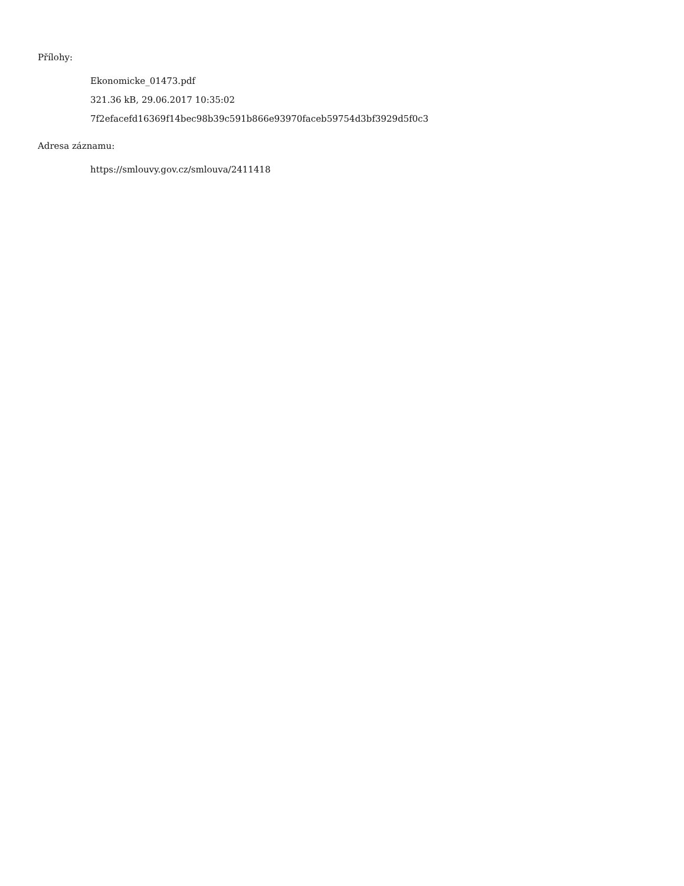Přílohy:
Ekonomicke_01473.pdf
321.36 kB, 29.06.2017 10:35:02
7f2efacefd16369f14bec98b39c591b866e93970faceb59754d3bf3929d5f0c3
Adresa záznamu:
https://smlouvy.gov.cz/smlouva/2411418